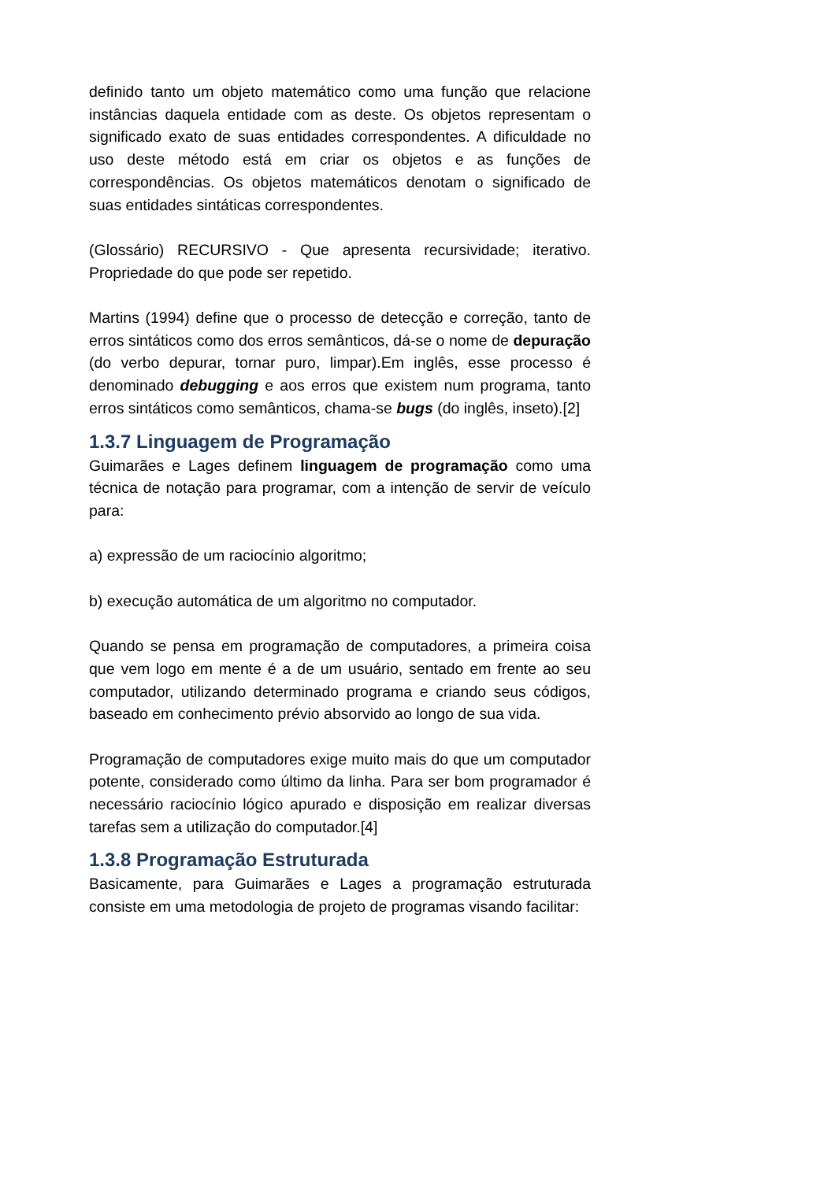definido tanto um objeto matemático como uma função que relacione instâncias daquela entidade com as deste. Os objetos representam o significado exato de suas entidades correspondentes. A dificuldade no uso deste método está em criar os objetos e as funções de correspondências. Os objetos matemáticos denotam o significado de suas entidades sintáticas correspondentes.
(Glossário) RECURSIVO - Que apresenta recursividade; iterativo. Propriedade do que pode ser repetido.
Martins (1994) define que o processo de detecção e correção, tanto de erros sintáticos como dos erros semânticos, dá-se o nome de depuração (do verbo depurar, tornar puro, limpar).Em inglês, esse processo é denominado debugging e aos erros que existem num programa, tanto erros sintáticos como semânticos, chama-se bugs (do inglês, inseto).[2]
1.3.7 Linguagem de Programação
Guimarães e Lages definem linguagem de programação como uma técnica de notação para programar, com a intenção de servir de veículo para:
a) expressão de um raciocínio algoritmo;
b) execução automática de um algoritmo no computador.
Quando se pensa em programação de computadores, a primeira coisa que vem logo em mente é a de um usuário, sentado em frente ao seu computador, utilizando determinado programa e criando seus códigos, baseado em conhecimento prévio absorvido ao longo de sua vida.
Programação de computadores exige muito mais do que um computador potente, considerado como último da linha. Para ser bom programador é necessário raciocínio lógico apurado e disposição em realizar diversas tarefas sem a utilização do computador.[4]
1.3.8 Programação Estruturada
Basicamente, para Guimarães e Lages a programação estruturada consiste em uma metodologia de projeto de programas visando facilitar: